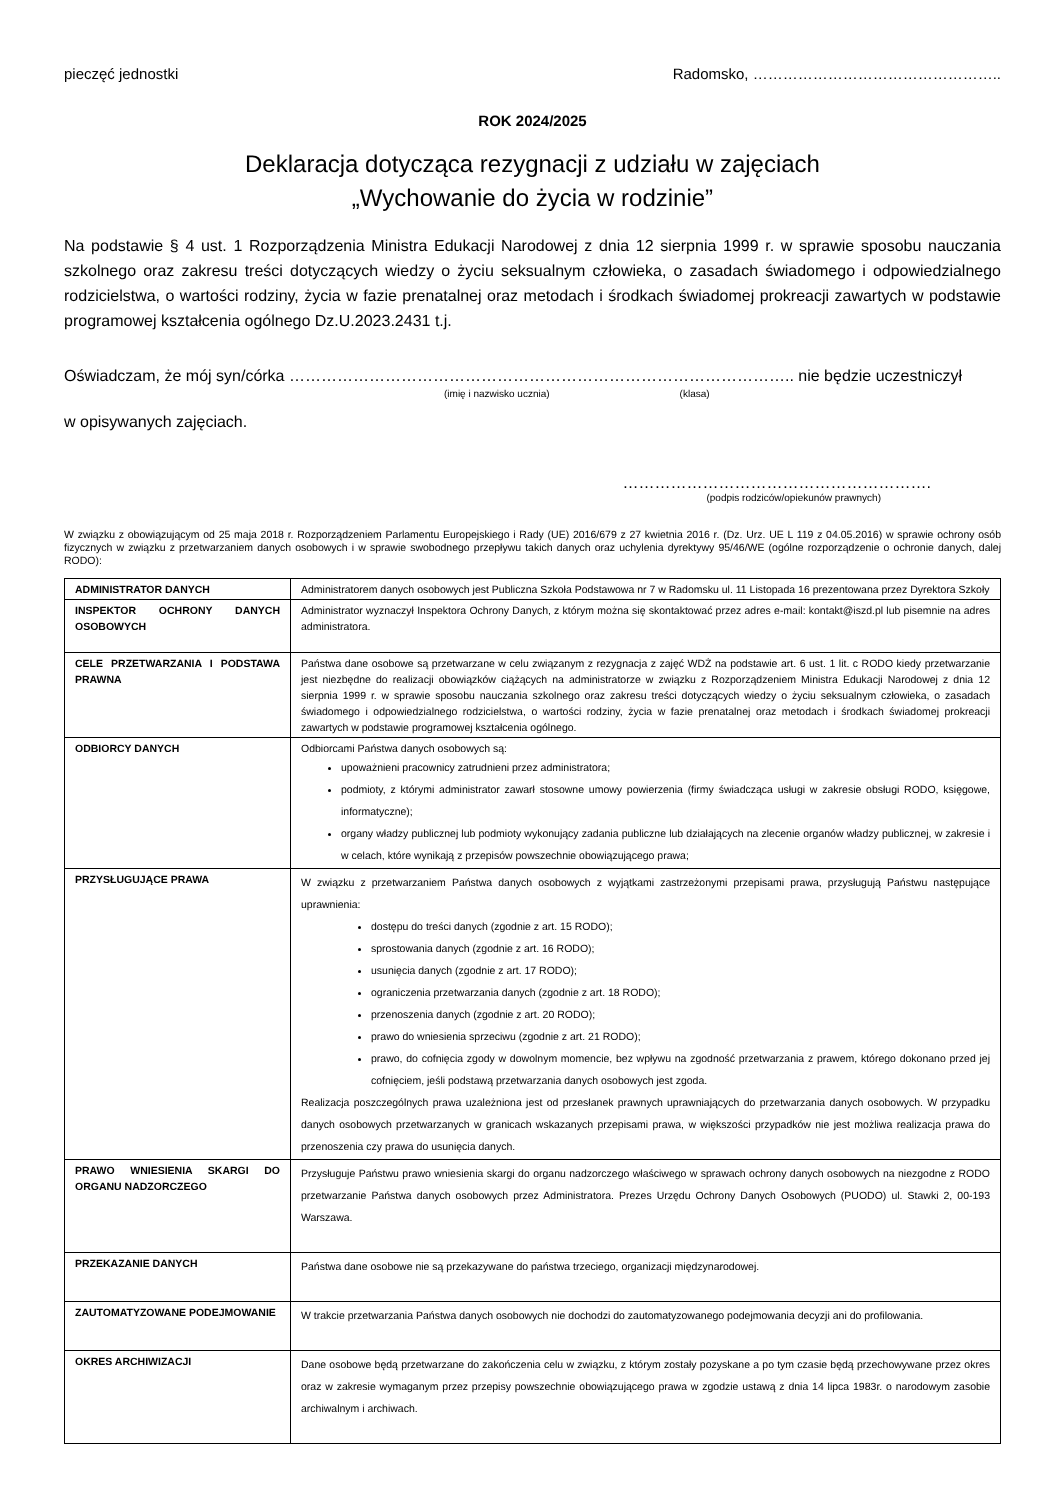pieczęć jednostki Radomsko, …………………………………………..
ROK 2024/2025
Deklaracja dotycząca rezygnacji z udziału w zajęciach
„Wychowanie do życia w rodzinie”
Na podstawie § 4 ust. 1 Rozporządzenia Ministra Edukacji Narodowej z dnia 12 sierpnia 1999 r. w sprawie sposobu nauczania szkolnego oraz zakresu treści dotyczących wiedzy o życiu seksualnym człowieka, o zasadach świadomego i odpowiedzialnego rodzicielstwa, o wartości rodziny, życia w fazie prenatalnej oraz metodach i środkach świadomej prokreacji zawartych w podstawie programowej kształcenia ogólnego Dz.U.2023.2431 t.j.
Oświadczam, że mój syn/córka ………………………………………………………………………………….. nie będzie uczestniczył
(imię i nazwisko ucznia) (klasa)
w opisywanych zajęciach.
………………………………………………….
(podpis rodziców/opiekunów prawnych)
W związku z obowiązującym od 25 maja 2018 r. Rozporządzeniem Parlamentu Europejskiego i Rady (UE) 2016/679 z 27 kwietnia 2016 r. (Dz. Urz. UE L 119 z 04.05.2016) w sprawie ochrony osób fizycznych w związku z przetwarzaniem danych osobowych i w sprawie swobodnego przepływu takich danych oraz uchylenia dyrektywy 95/46/WE (ogólne rozporządzenie o ochronie danych, dalej RODO):
| ADMINISTRATOR DANYCH | Administratorem danych osobowych jest Publiczna Szkoła Podstawowa nr 7 w Radomsku ul. 11 Listopada 16 prezentowana przez Dyrektora Szkoły |
| INSPEKTOR OCHRONY DANYCH OSOBOWYCH | Administrator wyznaczył Inspektora Ochrony Danych, z którym można się skontaktować przez adres e-mail: kontakt@iszd.pl lub pisemnie na adres administratora. |
| CELE PRZETWARZANIA I PODSTAWA PRAWNA | Państwa dane osobowe są przetwarzane w celu związanym z rezygnacja z zajęć WDŻ na podstawie art. 6 ust. 1 lit. c RODO kiedy przetwarzanie jest niezbędne do realizacji obowiązków ciążących na administratorze w związku z Rozporządzeniem Ministra Edukacji Narodowej z dnia 12 sierpnia 1999 r. w sprawie sposobu nauczania szkolnego oraz zakresu treści dotyczących wiedzy o życiu seksualnym człowieka, o zasadach świadomego i odpowiedzialnego rodzicielstwa, o wartości rodziny, życia w fazie prenatalnej oraz metodach i środkach świadomej prokreacji zawartych w podstawie programowej kształcenia ogólnego. |
| ODBIORCY DANYCH | Odbiorcami Państwa danych osobowych są: upoważnieni pracownicy zatrudnieni przez administratora; podmioty, z którymi administrator zawarł stosowne umowy powierzenia (firmy świadcząca usługi w zakresie obsługi RODO, księgowe, informatyczne); organy władzy publicznej lub podmioty wykonujący zadania publiczne lub działających na zlecenie organów władzy publicznej, w zakresie i w celach, które wynikają z przepisów powszechnie obowiązującego prawa; |
| PRZYSŁUGUJĄCE PRAWA | W związku z przetwarzaniem Państwa danych osobowych z wyjątkami zastrzeżonymi przepisami prawa, przysługują Państwu następujące uprawnienia: dostępu do treści danych (zgodnie z art. 15 RODO); sprostowania danych (zgodnie z art. 16 RODO); usunięcia danych (zgodnie z art. 17 RODO); ograniczenia przetwarzania danych (zgodnie z art. 18 RODO); przenoszenia danych (zgodnie z art. 20 RODO); prawo do wniesienia sprzeciwu (zgodnie z art. 21 RODO); prawo, do cofnięcia zgody w dowolnym momencie, bez wpływu na zgodność przetwarzania z prawem, którego dokonano przed jej cofnięciem, jeśli podstawą przetwarzania danych osobowych jest zgoda. Realizacja poszczególnych prawa uzależniona jest od przesłanek prawnych uprawniających do przetwarzania danych osobowych. W przypadku danych osobowych przetwarzanych w granicach wskazanych przepisami prawa, w większości przypadków nie jest możliwa realizacja prawa do przenoszenia czy prawa do usunięcia danych. |
| PRAWO WNIESIENIA SKARGI DO ORGANU NADZORCZEGO | Przysługuje Państwu prawo wniesienia skargi do organu nadzorczego właściwego w sprawach ochrony danych osobowych na niezgodne z RODO przetwarzanie Państwa danych osobowych przez Administratora. Prezes Urzędu Ochrony Danych Osobowych (PUODO) ul. Stawki 2, 00-193 Warszawa. |
| PRZEKAZANIE DANYCH | Państwa dane osobowe nie są przekazywane do państwa trzeciego, organizacji międzynarodowej. |
| ZAUTOMATYZOWANE PODEJMOWANIE | W trakcie przetwarzania Państwa danych osobowych nie dochodzi do zautomatyzowanego podejmowania decyzji ani do profilowania. |
| OKRES ARCHIWIZACJI | Dane osobowe będą przetwarzane do zakończenia celu w związku, z którym zostały pozyskane a po tym czasie będą przechowywane przez okres oraz w zakresie wymaganym przez przepisy powszechnie obowiązującego prawa w zgodzie ustawą z dnia 14 lipca 1983r. o narodowym zasobie archiwalnym i archiwach. |